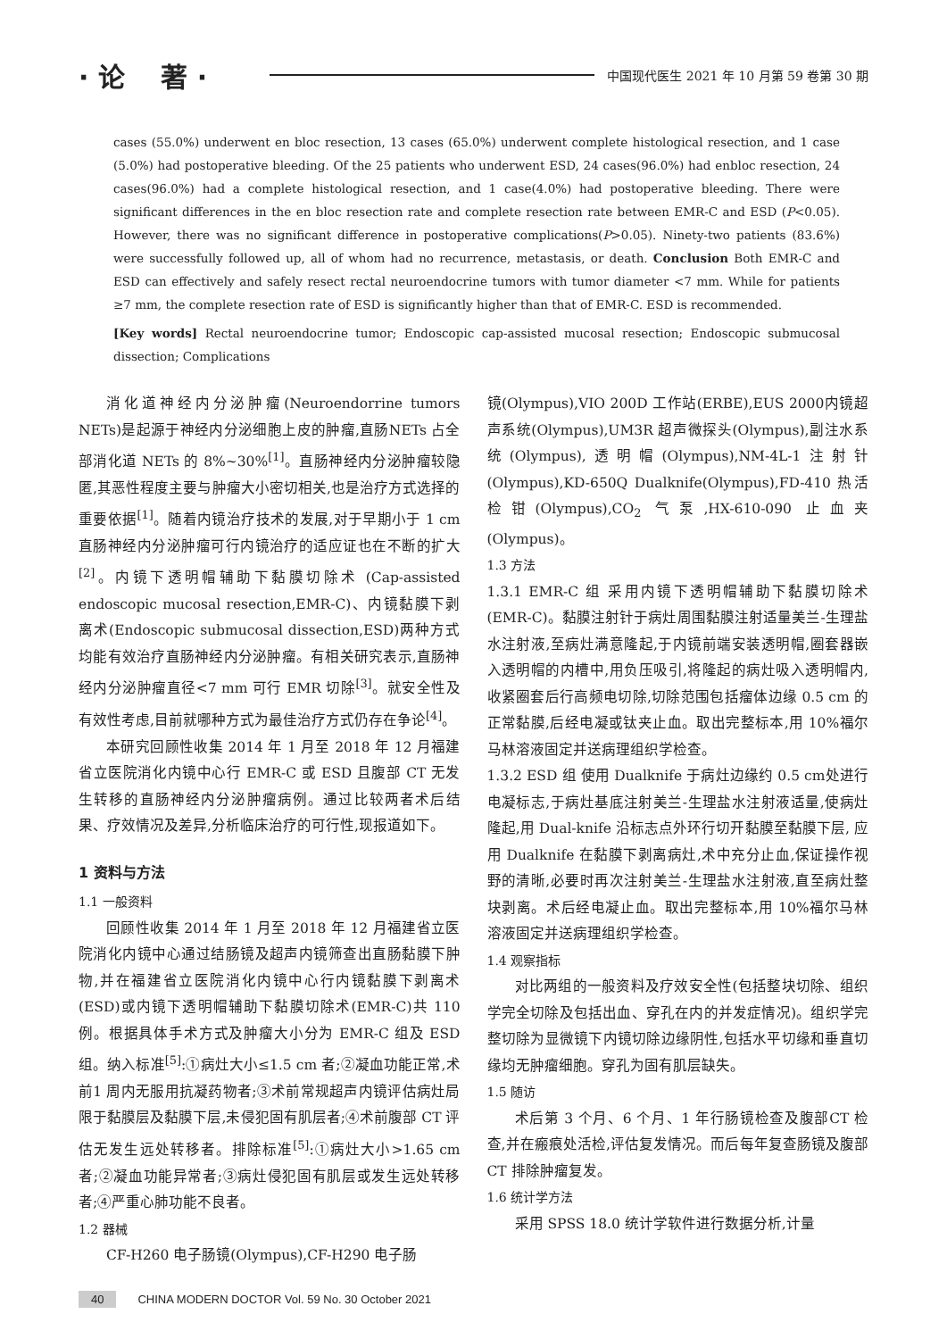· 论　 著 ·
中国现代医生 2021 年 10 月第 59 卷第 30 期
cases (55.0%) underwent en bloc resection, 13 cases (65.0%) underwent complete histological resection, and 1 case (5.0%) had postoperative bleeding. Of the 25 patients who underwent ESD, 24 cases(96.0%) had enbloc resection, 24 cases(96.0%) had a complete histological resection, and 1 case(4.0%) had postoperative bleeding. There were significant differences in the en bloc resection rate and complete resection rate between EMR-C and ESD (P<0.05). However, there was no significant difference in postoperative complications(P>0.05). Ninety-two patients (83.6%) were successfully followed up, all of whom had no recurrence, metastasis, or death. Conclusion Both EMR-C and ESD can effectively and safely resect rectal neuroendocrine tumors with tumor diameter <7 mm. While for patients ≥7 mm, the complete resection rate of ESD is significantly higher than that of EMR-C. ESD is recommended.
[Key words] Rectal neuroendocrine tumor; Endoscopic cap-assisted mucosal resection; Endoscopic submucosal dissection; Complications
消化道神经内分泌肿瘤(Neuroendorrine tumors NETs)是起源于神经内分泌细胞上皮的肿瘤,直肠NETs 占全部消化道 NETs 的 8%~30%<sup>[1]</sup>。直肠神经内分泌肿瘤较隐匿,其恶性程度主要与肿瘤大小密切相关,也是治疗方式选择的重要依据<sup>[1]</sup>。随着内镜治疗技术的发展,对于早期小于 1 cm 直肠神经内分泌肿瘤可行内镜治疗的适应证也在不断的扩大<sup>[2]</sup>。内镜下透明帽辅助下黏膜切除术 (Cap-assisted endoscopic mucosal resection,EMR-C)、内镜黏膜下剥离术(Endoscopic submucosal dissection,ESD)两种方式均能有效治疗直肠神经内分泌肿瘤。有相关研究表示,直肠神经内分泌肿瘤直径<7 mm 可行 EMR 切除<sup>[3]</sup>。就安全性及有效性考虑,目前就哪种方式为最佳治疗方式仍存在争论<sup>[4]</sup>。
本研究回顾性收集 2014 年 1 月至 2018 年 12 月福建省立医院消化内镜中心行 EMR-C 或 ESD 且腹部 CT 无发生转移的直肠神经内分泌肿瘤病例。通过比较两者术后结果、疗效情况及差异,分析临床治疗的可行性,现报道如下。
1 资料与方法
1.1 一般资料
回顾性收集 2014 年 1 月至 2018 年 12 月福建省立医院消化内镜中心通过结肠镜及超声内镜筛查出直肠黏膜下肿物,并在福建省立医院消化内镜中心行内镜黏膜下剥离术(ESD)或内镜下透明帽辅助下黏膜切除术(EMR-C)共 110 例。根据具体手术方式及肿瘤大小分为 EMR-C 组及 ESD 组。纳入标准<sup>[5]</sup>:①病灶大小≤1.5 cm 者;②凝血功能正常,术前1 周内无服用抗凝药物者;③术前常规超声内镜评估病灶局限于黏膜层及黏膜下层,未侵犯固有肌层者;④术前腹部 CT 评估无发生远处转移者。排除标准<sup>[5]</sup>:①病灶大小>1.65 cm 者;②凝血功能异常者;③病灶侵犯固有肌层或发生远处转移者;④严重心肺功能不良者。
1.2 器械
CF-H260 电子肠镜(Olympus),CF-H290 电子肠
镜(Olympus),VIO 200D 工作站(ERBE),EUS 2000内镜超声系统(Olympus),UM3R 超声微探头(Olympus),副注水系统(Olympus),透明帽(Olympus),NM-4L-1注射针(Olympus),KD-650Q Dualknife(Olympus),FD-410 热活检钳(Olympus),CO<sub>2</sub> 气泵,HX-610-090 止血夹(Olympus)。
1.3 方法
1.3.1 EMR-C 组 采用内镜下透明帽辅助下黏膜切除术(EMR-C)。黏膜注射针于病灶周围黏膜注射适量美兰-生理盐水注射液,至病灶满意隆起,于内镜前端安装透明帽,圈套器嵌入透明帽的内槽中,用负压吸引,将隆起的病灶吸入透明帽内,收紧圈套后行高频电切除,切除范围包括瘤体边缘 0.5 cm 的正常黏膜,后经电凝或钛夹止血。取出完整标本,用 10%福尔马林溶液固定并送病理组织学检查。
1.3.2 ESD 组 使用 Dualknife 于病灶边缘约 0.5 cm处进行电凝标志,于病灶基底注射美兰-生理盐水注射液适量,使病灶隆起,用 Dual-knife 沿标志点外环行切开黏膜至黏膜下层, 应用 Dualknife 在黏膜下剥离病灶,术中充分止血,保证操作视野的清晰,必要时再次注射美兰-生理盐水注射液,直至病灶整块剥离。术后经电凝止血。取出完整标本,用 10%福尔马林溶液固定并送病理组织学检查。
1.4 观察指标
对比两组的一般资料及疗效安全性(包括整块切除、组织学完全切除及包括出血、穿孔在内的并发症情况)。组织学完整切除为显微镜下内镜切除边缘阴性,包括水平切缘和垂直切缘均无肿瘤细胞。穿孔为固有肌层缺失。
1.5 随访
术后第 3 个月、6 个月、1 年行肠镜检查及腹部CT 检查,并在瘢痕处活检,评估复发情况。而后每年复查肠镜及腹部 CT 排除肿瘤复发。
1.6 统计学方法
采用 SPSS 18.0 统计学软件进行数据分析,计量
40 CHINA MODERN DOCTOR Vol. 59 No. 30 October 2021